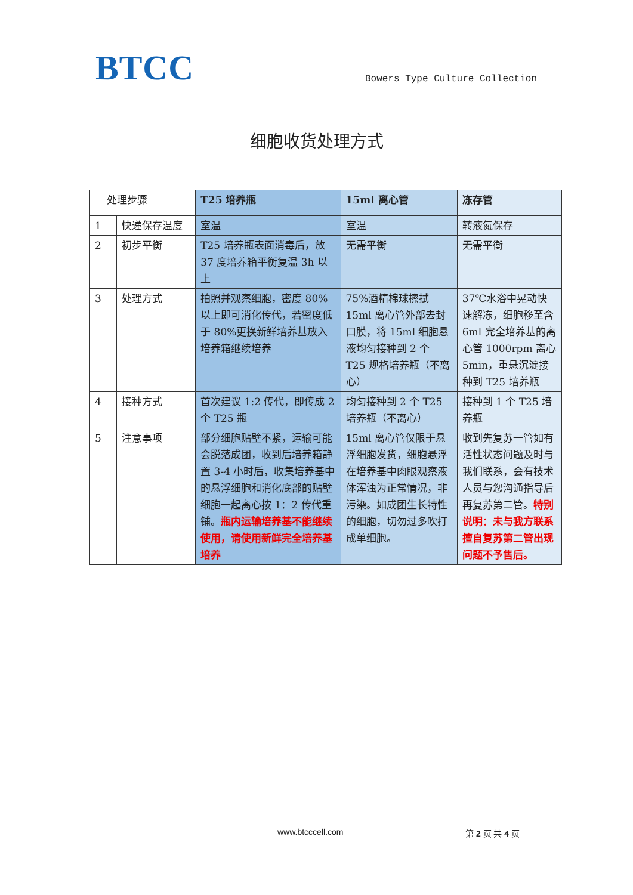BTCC
Bowers Type Culture Collection
细胞收货处理方式
| 处理步骤 | | T25 培养瓶 | 15ml 离心管 | 冻存管 |
| --- | --- | --- | --- | --- |
| 1 | 快递保存温度 | 室温 | 室温 | 转液氮保存 |
| 2 | 初步平衡 | T25 培养瓶表面消毒后，放 37 度培养箱平衡复温 3h 以上 | 无需平衡 | 无需平衡 |
| 3 | 处理方式 | 拍照并观察细胞，密度 80%以上即可消化传代，若密度低于 80%更换新鲜培养基放入培养箱继续培养 | 75%酒精棉球擦拭 15ml 离心管外部去封口膜，将 15ml 细胞悬液均匀接种到 2 个 T25 规格培养瓶（不离心） | 37℃水浴中晃动快速解冻，细胞移至含 6ml 完全培养基的离心管 1000rpm 离心 5min，重悬沉淀接种到 T25 培养瓶 |
| 4 | 接种方式 | 首次建议 1:2 传代，即传成 2 个 T25 瓶 | 均匀接种到 2 个 T25 培养瓶（不离心） | 接种到 1 个 T25 培养瓶 |
| 5 | 注意事项 | 部分细胞贴壁不紧，运输可能会脱落成团，收到后培养箱静置 3-4 小时后，收集培养基中的悬浮细胞和消化底部的贴壁细胞一起离心按 1：2 传代重铺。 瓶内运输培养基不能继续使用，请使用新鲜完全培养基培养 | 15ml 离心管仅限于悬浮细胞发货，细胞悬浮在培养基中肉眼观察液体浑浊为正常情况，非污染。如成团生长特性的细胞，切勿过多吹打成单细胞。 | 收到先复苏一管如有活性状态问题及时与我们联系，会有技术人员与您沟通指导后再复苏第二管。 特别说明：未与我方联系擅自复苏第二管出现问题不予售后。 |
www.btcccell.com 第 2 页 共 4 页